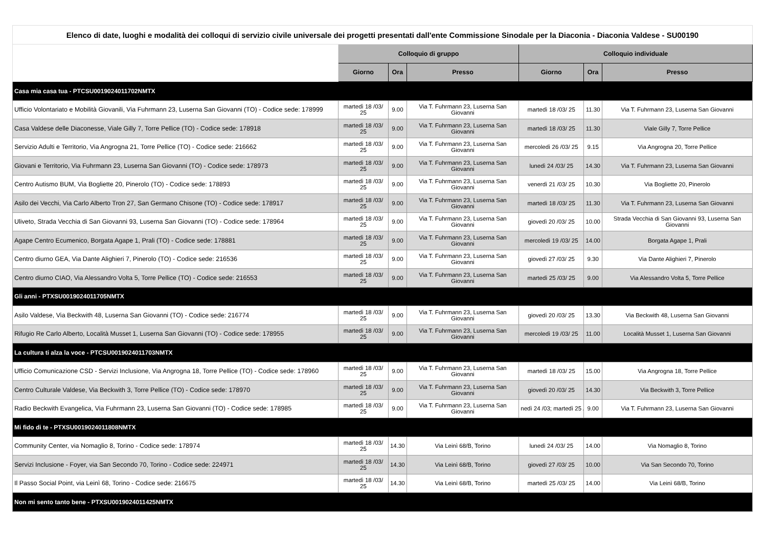| Elenco di date, luoghi e modalità dei colloqui di servizio civile universale dei progetti presentati dall'ente Commissione Sinodale per la Diaconia - Diaconia Valdese - SU00190 | | | | | | |
| --- | --- | --- | --- | --- | --- | --- |
| | Colloquio di gruppo | | | Colloquio individuale | | |
| | Giorno | Ora | Presso | Giorno | Ora | Presso |
| Casa mia casa tua - PTCSU0019024011702NMTX | | | | | | |
| Ufficio Volontariato e Mobilità Giovanili, Via Fuhrmann 23, Luserna San Giovanni (TO) - Codice sede: 178999 | martedì 18 /03/ 25 | 9.00 | Via T. Fuhrmann 23, Luserna San Giovanni | martedì 18 /03/ 25 | 11.30 | Via T. Fuhrmann 23, Luserna San Giovanni |
| Casa Valdese delle Diaconesse, Viale Gilly 7, Torre Pellice (TO) - Codice sede: 178918 | martedì 18 /03/ 25 | 9.00 | Via T. Fuhrmann 23, Luserna San Giovanni | martedì 18 /03/ 25 | 11.30 | Viale Gilly 7, Torre Pellice |
| Servizio Adulti e Territorio, Via Angrogna 21, Torre Pellice (TO) - Codice sede: 216662 | martedì 18 /03/ 25 | 9.00 | Via T. Fuhrmann 23, Luserna San Giovanni | mercoledì 26 /03/ 25 | 9.15 | Via Angrogna 20, Torre Pellice |
| Giovani e Territorio, Via Fuhrmann 23, Luserna San Giovanni (TO) - Codice sede: 178973 | martedì 18 /03/ 25 | 9.00 | Via T. Fuhrmann 23, Luserna San Giovanni | lunedì 24 /03/ 25 | 14.30 | Via T. Fuhrmann 23, Luserna San Giovanni |
| Centro Autismo BUM, Via Bogliette 20, Pinerolo (TO) - Codice sede: 178893 | martedì 18 /03/ 25 | 9.00 | Via T. Fuhrmann 23, Luserna San Giovanni | venerdì 21 /03/ 25 | 10.30 | Via Bogliette 20, Pinerolo |
| Asilo dei Vecchi, Via Carlo Alberto Tron 27, San Germano Chisone (TO) - Codice sede: 178917 | martedì 18 /03/ 25 | 9.00 | Via T. Fuhrmann 23, Luserna San Giovanni | martedì 18 /03/ 25 | 11.30 | Via T. Fuhrmann 23, Luserna San Giovanni |
| Uliveto, Strada Vecchia di San Giovanni 93, Luserna San Giovanni (TO) - Codice sede: 178964 | martedì 18 /03/ 25 | 9.00 | Via T. Fuhrmann 23, Luserna San Giovanni | giovedì 20 /03/ 25 | 10.00 | Strada Vecchia di San Giovanni 93, Luserna San Giovanni |
| Agape Centro Ecumenico, Borgata Agape 1, Prali (TO) - Codice sede: 178881 | martedì 18 /03/ 25 | 9.00 | Via T. Fuhrmann 23, Luserna San Giovanni | mercoledì 19 /03/ 25 | 14.00 | Borgata Agape 1, Prali |
| Centro diurno GEA, Via Dante Alighieri 7, Pinerolo (TO) - Codice sede: 216536 | martedì 18 /03/ 25 | 9.00 | Via T. Fuhrmann 23, Luserna San Giovanni | giovedì 27 /03/ 25 | 9.30 | Via Dante Alighieri 7, Pinerolo |
| Centro diurno CIAO, Via Alessandro Volta 5, Torre Pellice (TO) - Codice sede: 216553 | martedì 18 /03/ 25 | 9.00 | Via T. Fuhrmann 23, Luserna San Giovanni | martedì 25 /03/ 25 | 9.00 | Via Alessandro Volta 5, Torre Pellice |
| Gli anni - PTXSU0019024011705NMTX | | | | | | |
| Asilo Valdese, Via Beckwith 48, Luserna San Giovanni (TO) - Codice sede: 216774 | martedì 18 /03/ 25 | 9.00 | Via T. Fuhrmann 23, Luserna San Giovanni | giovedì 20 /03/ 25 | 13.30 | Via Beckwith 48, Luserna San Giovanni |
| Rifugio Re Carlo Alberto, Località Musset 1, Luserna San Giovanni (TO) - Codice sede: 178955 | martedì 18 /03/ 25 | 9.00 | Via T. Fuhrmann 23, Luserna San Giovanni | mercoledì 19 /03/ 25 | 11.00 | Località Musset 1, Luserna San Giovanni |
| La cultura ti alza la voce - PTCSU0019024011703NMTX | | | | | | |
| Ufficio Comunicazione CSD - Servizi Inclusione, Via Angrogna 18, Torre Pellice (TO) - Codice sede: 178960 | martedì 18 /03/ 25 | 9.00 | Via T. Fuhrmann 23, Luserna San Giovanni | martedì 18 /03/ 25 | 15.00 | Via Angrogna 18, Torre Pellice |
| Centro Culturale Valdese, Via Beckwith 3, Torre Pellice (TO) - Codice sede: 178970 | martedì 18 /03/ 25 | 9.00 | Via T. Fuhrmann 23, Luserna San Giovanni | giovedì 20 /03/ 25 | 14.30 | Via Beckwith 3, Torre Pellice |
| Radio Beckwith Evangelica, Via Fuhrmann 23, Luserna San Giovanni (TO) - Codice sede: 178985 | martedì 18 /03/ 25 | 9.00 | Via T. Fuhrmann 23, Luserna San Giovanni | nedì 24 /03; martedì 25 / | 9.00 | Via T. Fuhrmann 23, Luserna San Giovanni |
| Mi fido di te - PTXSU0019024011808NMTX | | | | | | |
| Community Center, via Nomaglio 8, Torino - Codice sede: 178974 | martedì 18 /03/ 25 | 14.30 | Via Leinì 68/B, Torino | lunedì 24 /03/ 25 | 14.00 | Via Nomaglio 8, Torino |
| Servizi Inclusione - Foyer, via San Secondo 70, Torino - Codice sede: 224971 | martedì 18 /03/ 25 | 14.30 | Via Leinì 68/B, Torino | giovedì 27 /03/ 25 | 10.00 | Via San Secondo 70, Torino |
| Il Passo Social Point, via Leinì 68, Torino - Codice sede: 216675 | martedì 18 /03/ 25 | 14.30 | Via Leinì 68/B, Torino | martedì 25 /03/ 25 | 14.00 | Via Leinì 68/B, Torino |
| Non mi sento tanto bene - PTXSU0019024011425NMTX | | | | | | |